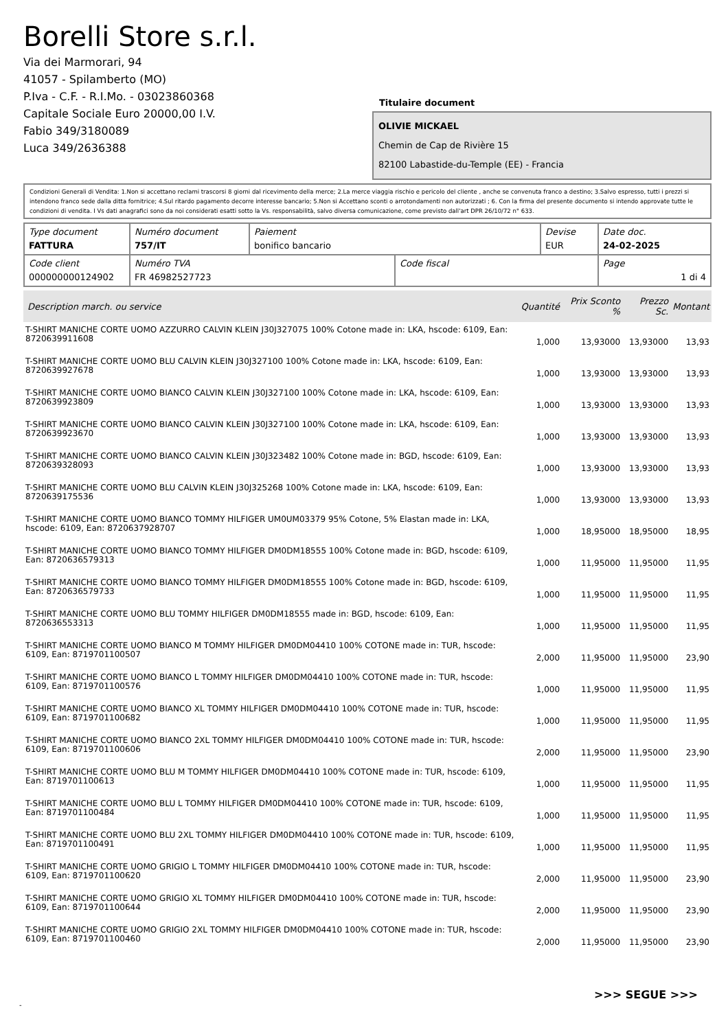Borelli Store s.r.l.
Via dei Marmorari, 94
41057 - Spilamberto (MO)
P.Iva - C.F. - R.I.Mo. - 03023860368
Capitale Sociale Euro 20000,00 I.V.
Fabio 349/3180089
Luca 349/2636388
Titulaire document
OLIVIE MICKAEL
Chemin de Cap de Rivière 15
82100 Labastide-du-Temple (EE) - Francia
Condizioni Generali di Vendita: 1.Non si accettano reclami trascorsi 8 giorni dal ricevimento della merce; 2.La merce viaggia rischio e pericolo del cliente , anche se convenuta franco a destino; 3.Salvo espresso, tutti i prezzi si intendono franco sede dalla ditta fornitrice; 4.Sul ritardo pagamento decorre interesse bancario; 5.Non si Accettano sconti o arrotondamenti non autorizzati ; 6. Con la firma del presente documento si intendo approvate tutte le condizioni di vendita. I Vs dati anagrafici sono da noi considerati esatti sotto la Vs. responsabilità, salvo diversa comunicazione, come previsto dall'art DPR 26/10/72 n° 633.
| Type document FATTURA | Numéro document 757/IT | Paiement bonifico bancario | | Devise EUR | Date doc. 24-02-2025 |
| Code client 000000000124902 | Numéro TVA FR 46982527723 | | Code fiscal | | Page 1 di 4 |
| Description march. ou service | Quantité | Prix Sconto % | Prezzo Sc. | Montant |
| --- | --- | --- | --- | --- |
| T-SHIRT MANICHE CORTE UOMO AZZURRO CALVIN KLEIN J30J327075 100% Cotone made in: LKA, hscode: 6109, Ean: 8720639911608 | 1,000 | 13,93000 | 13,93000 | 13,93 |
| T-SHIRT MANICHE CORTE UOMO BLU CALVIN KLEIN J30J327100 100% Cotone made in: LKA, hscode: 6109, Ean: 8720639927678 | 1,000 | 13,93000 | 13,93000 | 13,93 |
| T-SHIRT MANICHE CORTE UOMO BIANCO CALVIN KLEIN J30J327100 100% Cotone made in: LKA, hscode: 6109, Ean: 8720639923809 | 1,000 | 13,93000 | 13,93000 | 13,93 |
| T-SHIRT MANICHE CORTE UOMO BIANCO CALVIN KLEIN J30J327100 100% Cotone made in: LKA, hscode: 6109, Ean: 8720639923670 | 1,000 | 13,93000 | 13,93000 | 13,93 |
| T-SHIRT MANICHE CORTE UOMO BIANCO CALVIN KLEIN J30J323482 100% Cotone made in: BGD, hscode: 6109, Ean: 8720639328093 | 1,000 | 13,93000 | 13,93000 | 13,93 |
| T-SHIRT MANICHE CORTE UOMO BLU CALVIN KLEIN J30J325268 100% Cotone made in: LKA, hscode: 6109, Ean: 8720639175536 | 1,000 | 13,93000 | 13,93000 | 13,93 |
| T-SHIRT MANICHE CORTE UOMO BIANCO TOMMY HILFIGER UM0UM03379 95% Cotone, 5% Elastan made in: LKA, hscode: 6109, Ean: 8720637928707 | 1,000 | 18,95000 | 18,95000 | 18,95 |
| T-SHIRT MANICHE CORTE UOMO BIANCO TOMMY HILFIGER DM0DM18555 100% Cotone made in: BGD, hscode: 6109, Ean: 8720636579313 | 1,000 | 11,95000 | 11,95000 | 11,95 |
| T-SHIRT MANICHE CORTE UOMO BIANCO TOMMY HILFIGER DM0DM18555 100% Cotone made in: BGD, hscode: 6109, Ean: 8720636579733 | 1,000 | 11,95000 | 11,95000 | 11,95 |
| T-SHIRT MANICHE CORTE UOMO BLU TOMMY HILFIGER DM0DM18555 made in: BGD, hscode: 6109, Ean: 8720636553313 | 1,000 | 11,95000 | 11,95000 | 11,95 |
| T-SHIRT MANICHE CORTE UOMO BIANCO M TOMMY HILFIGER DM0DM04410 100% COTONE made in: TUR, hscode: 6109, Ean: 8719701100507 | 2,000 | 11,95000 | 11,95000 | 23,90 |
| T-SHIRT MANICHE CORTE UOMO BIANCO L TOMMY HILFIGER DM0DM04410 100% COTONE made in: TUR, hscode: 6109, Ean: 8719701100576 | 1,000 | 11,95000 | 11,95000 | 11,95 |
| T-SHIRT MANICHE CORTE UOMO BIANCO XL TOMMY HILFIGER DM0DM04410 100% COTONE made in: TUR, hscode: 6109, Ean: 8719701100682 | 1,000 | 11,95000 | 11,95000 | 11,95 |
| T-SHIRT MANICHE CORTE UOMO BIANCO 2XL TOMMY HILFIGER DM0DM04410 100% COTONE made in: TUR, hscode: 6109, Ean: 8719701100606 | 2,000 | 11,95000 | 11,95000 | 23,90 |
| T-SHIRT MANICHE CORTE UOMO BLU M TOMMY HILFIGER DM0DM04410 100% COTONE made in: TUR, hscode: 6109, Ean: 8719701100613 | 1,000 | 11,95000 | 11,95000 | 11,95 |
| T-SHIRT MANICHE CORTE UOMO BLU L TOMMY HILFIGER DM0DM04410 100% COTONE made in: TUR, hscode: 6109, Ean: 8719701100484 | 1,000 | 11,95000 | 11,95000 | 11,95 |
| T-SHIRT MANICHE CORTE UOMO BLU 2XL TOMMY HILFIGER DM0DM04410 100% COTONE made in: TUR, hscode: 6109, Ean: 8719701100491 | 1,000 | 11,95000 | 11,95000 | 11,95 |
| T-SHIRT MANICHE CORTE UOMO GRIGIO L TOMMY HILFIGER DM0DM04410 100% COTONE made in: TUR, hscode: 6109, Ean: 8719701100620 | 2,000 | 11,95000 | 11,95000 | 23,90 |
| T-SHIRT MANICHE CORTE UOMO GRIGIO XL TOMMY HILFIGER DM0DM04410 100% COTONE made in: TUR, hscode: 6109, Ean: 8719701100644 | 2,000 | 11,95000 | 11,95000 | 23,90 |
| T-SHIRT MANICHE CORTE UOMO GRIGIO 2XL TOMMY HILFIGER DM0DM04410 100% COTONE made in: TUR, hscode: 6109, Ean: 8719701100460 | 2,000 | 11,95000 | 11,95000 | 23,90 |
>>> SEGUE >>>
-